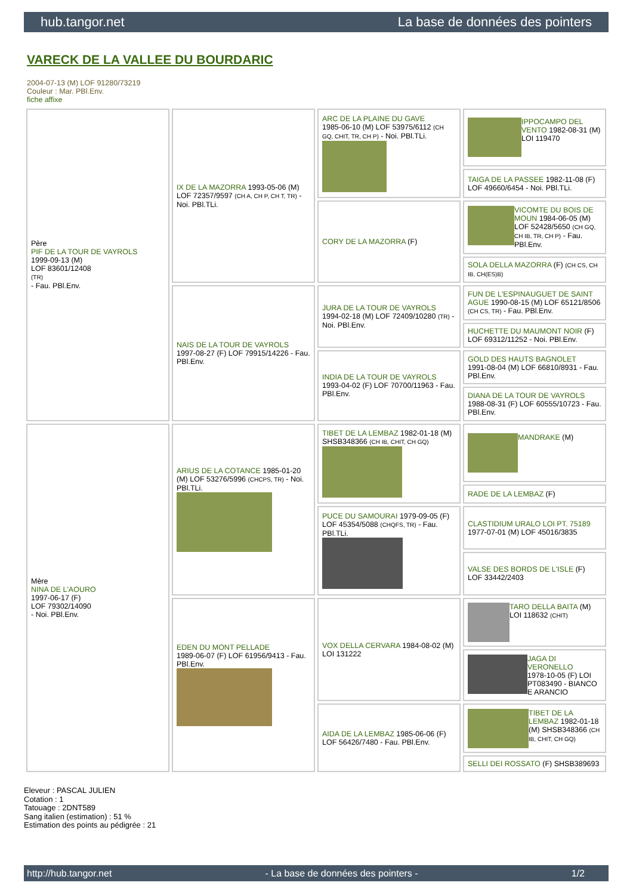hub.tangor.net La base de données des pointers
VARECK DE LA VALLEE DU BOURDARIC
2004-07-13 (M) LOF 91280/73219
Couleur : Mar. PBl.Env.
fiche affixe
| Père PIF DE LA TOUR DE VAYROLS 1999-09-13 (M) LOF 83601/12408 (TR) - Fau. PBl.Env. | IX DE LA MAZORRA 1993-05-06 (M) LOF 72357/9597 (CH A, CH P, CH T, TR) - Noi. PBl.TLi. | ARC DE LA PLAINE DU GAVE 1985-06-10 (M) LOF 53975/6112 (CH GQ, CHIT, TR, CH P) - Noi. PBl.TLi. | IPPOCAMPO DEL VENTO 1982-08-31 (M) LOI 119470 |
| | | | TAIGA DE LA PASSEE 1982-11-08 (F) LOF 49660/6454 - Noi. PBl.TLi. |
| | | CORY DE LA MAZORRA (F) | VICOMTE DU BOIS DE MOUN 1984-06-05 (M) LOF 52428/5650 (CH GQ, CH IB, TR, CH P) - Fau. PBl.Env. |
| | | | SOLA DELLA MAZORRA (F) (CH CS, CH IB, CH(ES)B) |
| | NAIS DE LA TOUR DE VAYROLS 1997-08-27 (F) LOF 79915/14226 - Fau. PBl.Env. | JURA DE LA TOUR DE VAYROLS 1994-02-18 (M) LOF 72409/10280 (TR) - Noi. PBl.Env. | FUN DE L'ESPINAUGUET DE SAINT AGUE 1990-08-15 (M) LOF 65121/8506 (CH CS, TR) - Fau. PBl.Env. |
| | | | HUCHETTE DU MAUMONT NOIR (F) LOF 69312/11252 - Noi. PBl.Env. |
| | | INDIA DE LA TOUR DE VAYROLS 1993-04-02 (F) LOF 70700/11963 - Fau. PBl.Env. | GOLD DES HAUTS BAGNOLET 1991-08-04 (M) LOF 66810/8931 - Fau. PBl.Env. |
| | | | DIANA DE LA TOUR DE VAYROLS 1988-08-31 (F) LOF 60555/10723 - Fau. PBl.Env. |
| Mère NINA DE L'AOURO 1997-06-17 (F) LOF 79302/14090 - Noi. PBl.Env. | ARIUS DE LA COTANCE 1985-01-20 (M) LOF 53276/5996 (CHCPS, TR) - Noi. PBl.TLi. | TIBET DE LA LEMBAZ 1982-01-18 (M) SHSB348366 (CH IB, CHIT, CH GQ) | MANDRAKE (M) |
| | | | RADE DE LA LEMBAZ (F) |
| | | PUCE DU SAMOURAI 1979-09-05 (F) LOF 45354/5088 (CHQFS, TR) - Fau. PBl.TLi. | CLASTIDIUM URALO LOI PT. 75189 1977-07-01 (M) LOF 45016/3835 |
| | | | VALSE DES BORDS DE L'ISLE (F) LOF 33442/2403 |
| | EDEN DU MONT PELLADE 1989-06-07 (F) LOF 61956/9413 - Fau. PBl.Env. | VOX DELLA CERVARA 1984-08-02 (M) LOI 131222 | TARO DELLA BAITA (M) LOI 118632 (CHIT) |
| | | | JAGA DI VERONELLO 1978-10-05 (F) LOI PT083490 - BIANCO E ARANCIO |
| | | AIDA DE LA LEMBAZ 1985-06-06 (F) LOF 56426/7480 - Fau. PBl.Env. | TIBET DE LA LEMBAZ 1982-01-18 (M) SHSB348366 (CH IB, CHIT, CH GQ) |
| | | | SELLI DEI ROSSATO (F) SHSB389693 |
Eleveur : PASCAL JULIEN
Cotation : 1
Tatouage : 2DNT589
Sang italien (estimation) : 51 %
Estimation des points au pédigrée : 21
http://hub.tangor.net - La base de données des pointers - 1/2